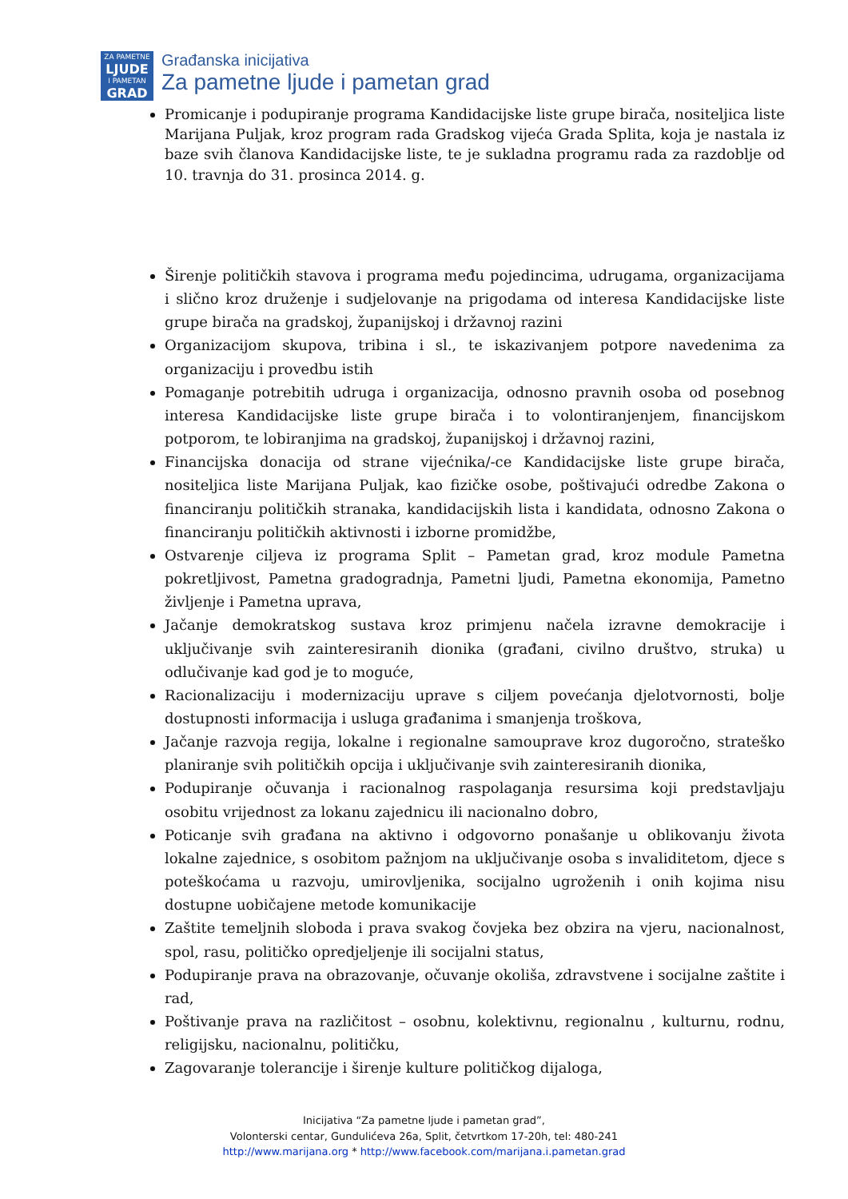ZA PAMETNE
LJUDE
I PAMETAN
GRAD
Građanska inicijativa
Za pametne ljude i pametan grad
Promicanje i podupiranje programa Kandidacijske liste grupe birača, nositeljica liste Marijana Puljak, kroz program rada Gradskog vijeća Grada Splita, koja je nastala iz baze svih članova Kandidacijske liste, te je sukladna programu rada za razdoblje od 10. travnja do 31. prosinca 2014. g.
Širenje političkih stavova i programa među pojedincima, udrugama, organizacijama i slično kroz druženje i sudjelovanje na prigodama od interesa Kandidacijske liste grupe birača na gradskoj, županijskoj i državnoj razini
Organizacijom skupova, tribina i sl., te iskazivanjem potpore navedenima za organizaciju i provedbu istih
Pomaganje potrebitih udruga i organizacija, odnosno pravnih osoba od posebnog interesa Kandidacijske liste grupe birača i to volontiranjenjem, financijskom potporom, te lobiranjima na gradskoj, županijskoj i državnoj razini,
Financijska donacija od strane vijećnika/-ce Kandidacijske liste grupe birača, nositeljica liste Marijana Puljak, kao fizičke osobe, poštivajući odredbe Zakona o financiranju političkih stranaka, kandidacijskih lista i kandidata, odnosno Zakona o financiranju političkih aktivnosti i izborne promidžbe,
Ostvarenje ciljeva iz programa Split – Pametan grad, kroz module Pametna pokretljivost, Pametna gradogradnja, Pametni ljudi, Pametna ekonomija, Pametno življenje i Pametna uprava,
Jačanje demokratskog sustava kroz primjenu načela izravne demokracije i uključivanje svih zainteresiranih dionika (građani, civilno društvo, struka) u odlučivanje kad god je to moguće,
Racionalizaciju i modernizaciju uprave s ciljem povećanja djelotvornosti, bolje dostupnosti informacija i usluga građanima i smanjenja troškova,
Jačanje razvoja regija, lokalne i regionalne samouprave kroz dugoročno, strateško planiranje svih političkih opcija i uključivanje svih zainteresiranih dionika,
Podupiranje očuvanja i racionalnog raspolaganja resursima koji predstavljaju osobitu vrijednost za lokanu zajednicu ili nacionalno dobro,
Poticanje svih građana na aktivno i odgovorno ponašanje u oblikovanju života lokalne zajednice, s osobitom pažnjom na uključivanje osoba s invaliditetom, djece s poteškoćama u razvoju, umirovljenika, socijalno ugroženih i onih kojima nisu dostupne uobičajene metode komunikacije
Zaštite temeljnih sloboda i prava svakog čovjeka bez obzira na vjeru, nacionalnost, spol, rasu, političko opredjeljenje ili socijalni status,
Podupiranje prava na obrazovanje, očuvanje okoliša, zdravstvene i socijalne zaštite i rad,
Poštivanje prava na različitost – osobnu, kolektivnu, regionalnu , kulturnu, rodnu, religijsku, nacionalnu, političku,
Zagovaranje tolerancije i širenje kulture političkog dijaloga,
Inicijativa “Za pametne ljude i pametan grad”,
Volonterski centar, Gundulićeva 26a, Split, četvrtkom 17-20h, tel: 480-241
http://www.marijana.org * http://www.facebook.com/marijana.i.pametan.grad